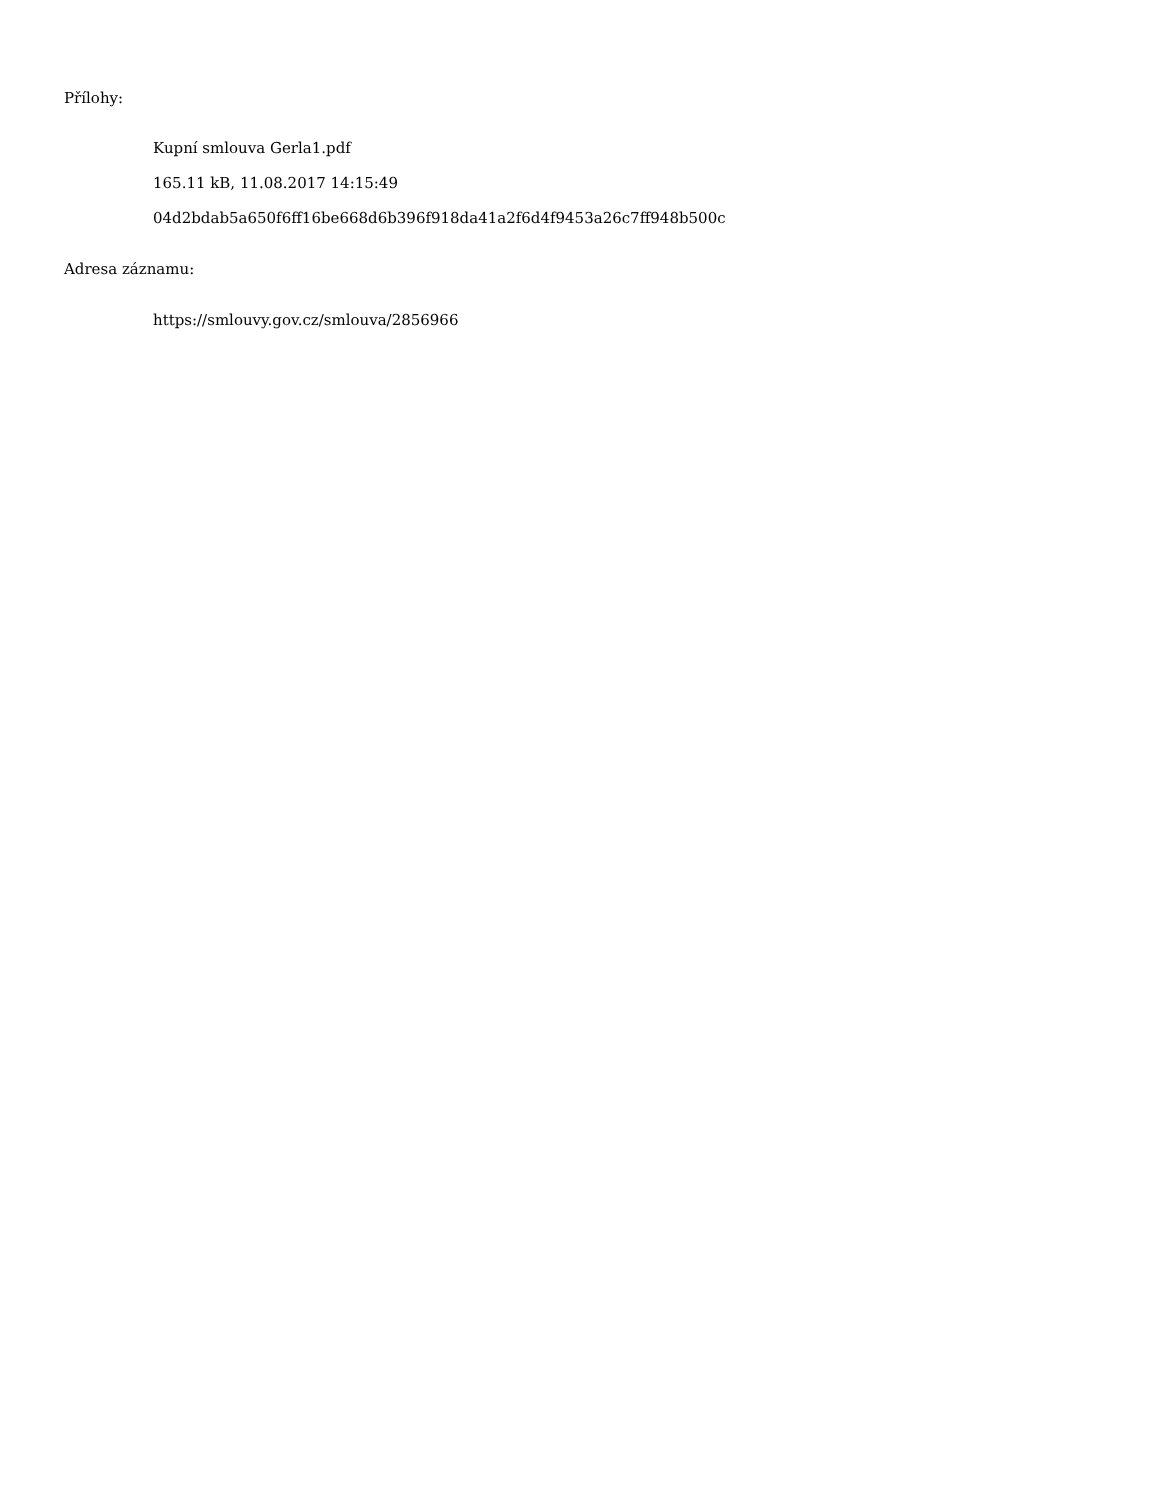Přílohy:
Kupní smlouva Gerla1.pdf
165.11 kB, 11.08.2017 14:15:49
04d2bdab5a650f6ff16be668d6b396f918da41a2f6d4f9453a26c7ff948b500c
Adresa záznamu:
https://smlouvy.gov.cz/smlouva/2856966